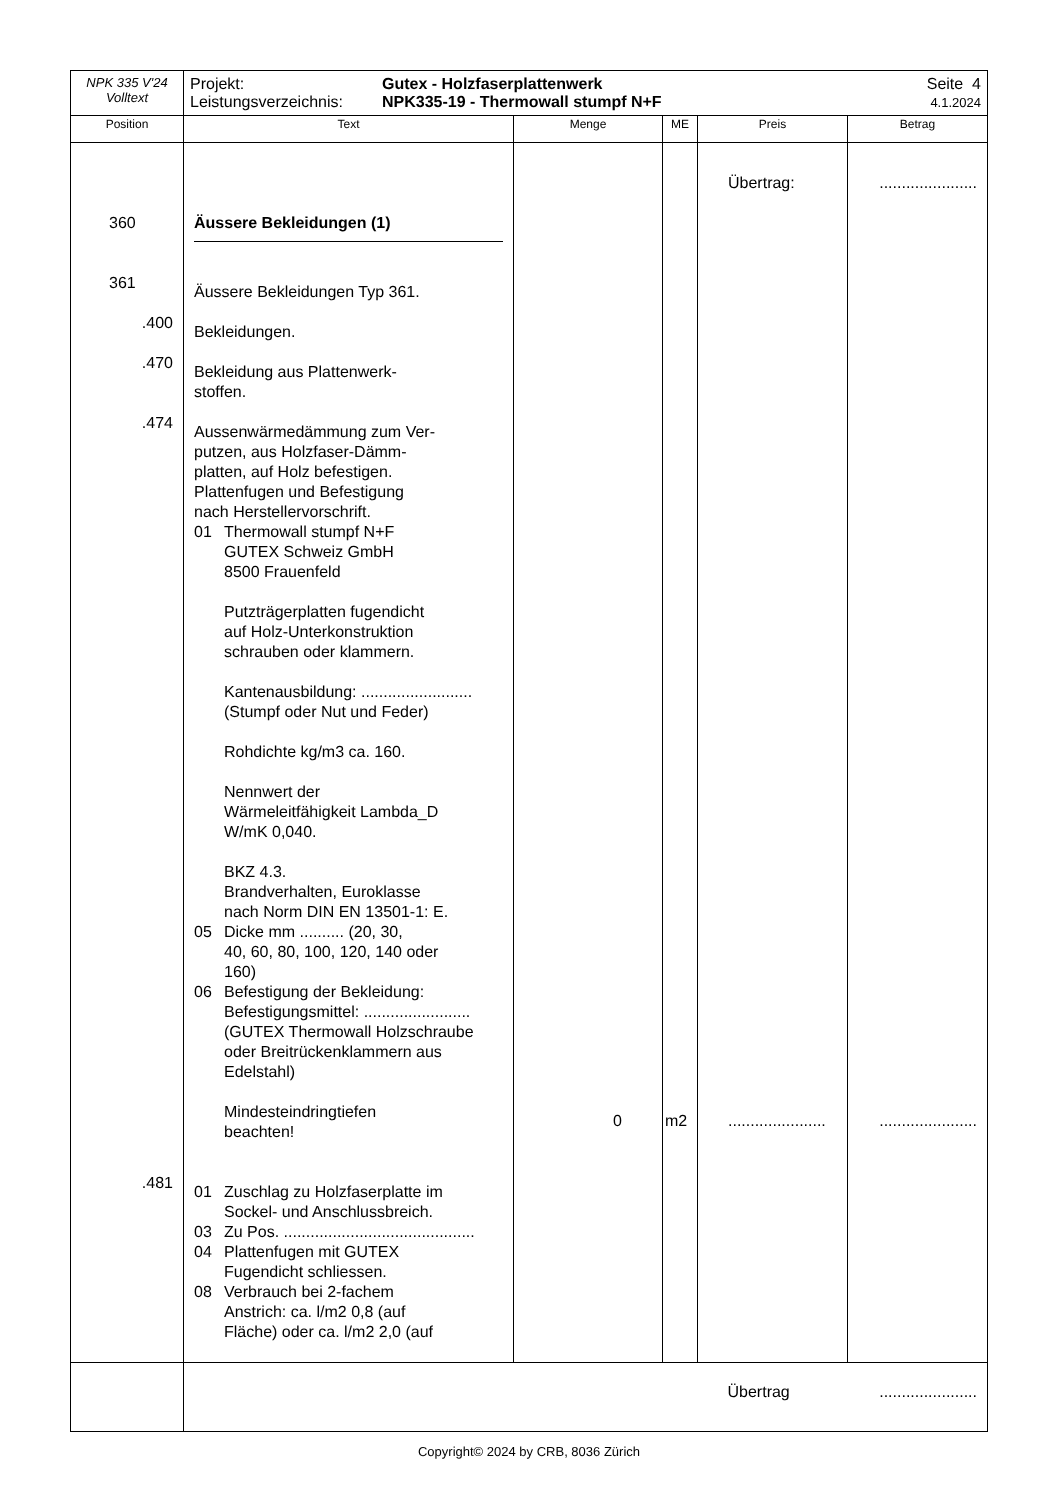| NPK 335 V'24 Volltext | Projekt: Leistungsverzeichnis: Gutex - Holzfaserplattenwerk NPK335-19 - Thermowall stumpf N+F Seite 4 4.1.2024 | | | | |
| Position | Text | Menge | ME | Preis | Betrag |
| 360 361 .400 .470 .474 .481 | Äussere Bekleidungen (1) Äussere Bekleidungen Typ 361. Bekleidungen. Bekleidung aus Plattenwerk- stoffen. Aussenwärmedämmung zum Ver- putzen, aus Holzfaser-Dämm- platten, auf Holz befestigen. Plattenfugen und Befestigung nach Herstellervorschrift. 01 Thermowall stumpf N+F GUTEX Schweiz GmbH 8500 Frauenfeld Putzträgerplatten fugendicht auf Holz-Unterkonstruktion schrauben oder klammern. Kantenausbildung: ......................... (Stumpf oder Nut und Feder) Rohdichte kg/m3 ca. 160. Nennwert der Wärmeleitfähigkeit Lambda_D W/mK 0,040. BKZ 4.3. Brandverhalten, Euroklasse nach Norm DIN EN 13501-1: E. 05 Dicke mm .......... (20, 30, 40, 60, 80, 100, 120, 140 oder 160) 06 Befestigung der Bekleidung: Befestigungsmittel: ........................ (GUTEX Thermowall Holzschraube oder Breitrückenklammern aus Edelstahl) Mindesteindringtiefen beachten! 01 Zuschlag zu Holzfaserplatte im Sockel- und Anschlussbreich. 03 Zu Pos. ........................................... 04 Plattenfugen mit GUTEX Fugendicht schliessen. 08 Verbrauch bei 2-fachem Anstrich: ca. l/m2 0,8 (auf Fläche) oder ca. l/m2 2,0 (auf | 0 | m2 | Übertrag: ...................... | ...................... ...................... |
| | | | | Übertrag | ...................... |
Copyright© 2024 by CRB, 8036 Zürich